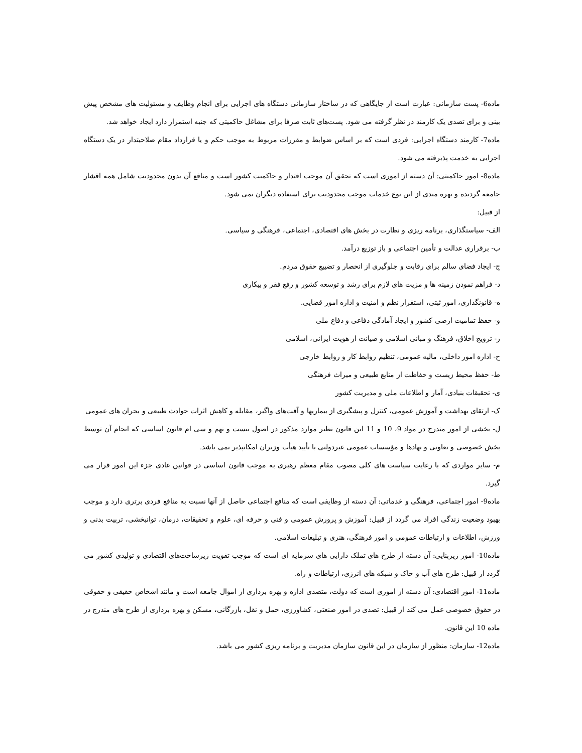ماده6- پست سازمانی: عبارت است از جایگاهی که در ساختار سازمانی دستگاه های اجرایی برای انجام وظایف و مسئولیت های مشخص پیش بینی و برای تصدی یک کارمند در نظر گرفته می شود. پست‌های ثابت صرفا برای مشاغل حاکمیتی که جنبه استمرار دارد ایجاد خواهد شد.
ماده7- کارمند دستگاه اجرایی: فردی است که بر اساس ضوابط و مقررات مربوط به موجب حکم و یا قرارداد مقام صلاحیتدار در یک دستگاه اجرایی به خدمت پذیرفته می شود.
ماده8- امور حاکمیتی: آن دسته از اموری است که تحقق آن موجب اقتدار و حاکمیت کشور است و منافع آن بدون محدودیت شامل همه اقشار جامعه گردیده و بهره مندی از این نوع خدمات موجب محدودیت برای استفاده دیگران نمی شود.
از قبیل:
الف- سیاستگذاری، برنامه ریزی و نظارت در بخش های اقتصادی، اجتماعی، فرهنگی و سیاسی.
ب- برقراری عدالت و تأمین اجتماعی و باز توزیع درآمد.
ج- ایجاد فضای سالم برای رقابت و جلوگیری از انحصار و تضییع حقوق مردم.
د- فراهم نمودن زمینه ها و مزیت های لازم برای رشد و توسعه کشور و رفع فقر و بیکاری
ه- قانونگذاری، امور ثبتی، استقرار نظم و امنیت و اداره امور قضایی.
و- حفظ تمامیت ارضی کشور و ایجاد آمادگی دفاعی و دفاع ملی
ز- ترویج اخلاق، فرهنگ و مبانی اسلامی و صیانت از هویت ایرانی، اسلامی
ح- اداره امور داخلی، مالیه عمومی، تنظیم روابط کار و روابط خارجی
ط- حفظ محیط زیست و حفاظت از منابع طبیعی و میراث فرهنگی
ی- تحقیقات بنیادی، آمار و اطلاعات ملی و مدیریت کشور
ک- ارتقای بهداشت و آموزش عمومی، کنترل و پیشگیری از بیماریها و آفت‌های واگیر، مقابله و کاهش اثرات حوادث طبیعی و بحران های عمومی
ل- بخشی از امور مندرج در مواد 9، 10 و 11 این قانون نظیر موارد مذکور در اصول بیست و نهم و سی ام قانون اساسی که انجام آن توسط بخش خصوصی و تعاونی و نهادها و مؤسسات عمومی غیردولتی با تأیید هیأت وزیران امکانپذیر نمی باشد.
م- سایر مواردی که با رعایت سیاست های کلی مصوب مقام معظم رهبری به موجب قانون اساسی در قوانین عادی جزء این امور قرار می گیرد.
ماده9- امور اجتماعی، فرهنگی و خدماتی: آن دسته از وظایفی است که منافع اجتماعی حاصل از آنها نسبت به منافع فردی برتری دارد و موجب بهبود وضعیت زندگی افراد می گردد از قبیل: آموزش و پرورش عمومی و فنی و حرفه ای، علوم و تحقیقات، درمان، توانبخشی، تربیت بدنی و ورزش، اطلاعات و ارتباطات عمومی و امور فرهنگی، هنری و تبلیغات اسلامی.
ماده10- امور زیربنایی: آن دسته از طرح های تملک دارایی های سرمایه ای است که موجب تقویت زیرساخت‌های اقتصادی و تولیدی کشور می گردد از قبیل: طرح های آب و خاک و شبکه های انرژی، ارتباطات و راه.
ماده11- امور اقتصادی: آن دسته از اموری است که دولت، متصدی اداره و بهره برداری از اموال جامعه است و مانند اشخاص حقیقی و حقوقی در حقوق خصوصی عمل می کند از قبیل: تصدی در امور صنعتی، کشاورزی، حمل و نقل، بازرگانی، مسکن و بهره برداری از طرح های مندرج در ماده 10 این قانون.
ماده12- سازمان: منظور از سازمان در این قانون سازمان مدیریت و برنامه ریزی کشور می باشد.